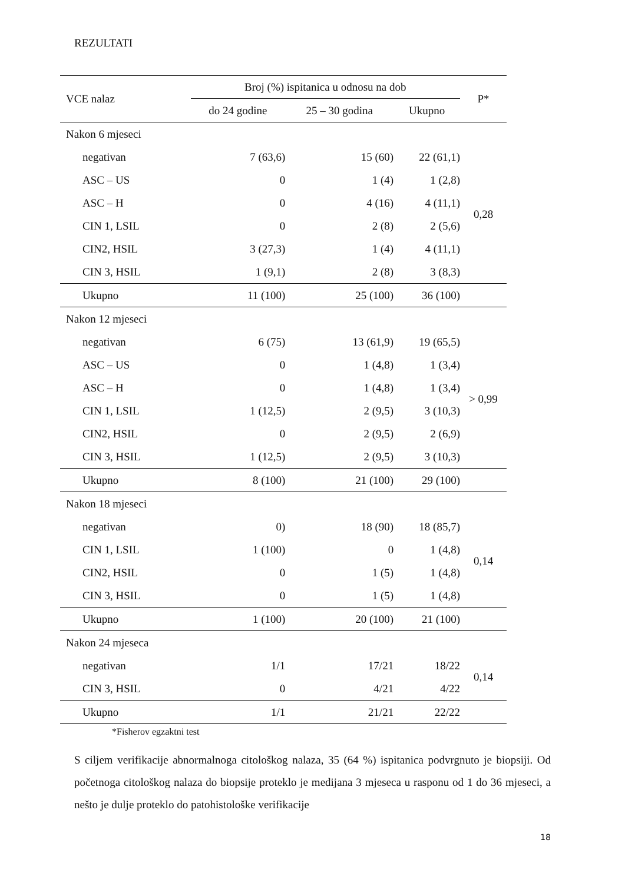REZULTATI
| VCE nalaz | Broj (%) ispitanica u odnosu na dob | | | P* |
| --- | --- | --- | --- | --- |
| | do 24 godine | 25 – 30 godina | Ukupno | |
| Nakon 6 mjeseci | | | | |
| negativan | 7 (63,6) | 15 (60) | 22 (61,1) | 0,28 |
| ASC – US | 0 | 1 (4) | 1 (2,8) | |
| ASC – H | 0 | 4 (16) | 4 (11,1) | |
| CIN 1, LSIL | 0 | 2 (8) | 2 (5,6) | |
| CIN2, HSIL | 3 (27,3) | 1 (4) | 4 (11,1) | |
| CIN 3, HSIL | 1 (9,1) | 2 (8) | 3 (8,3) | |
| Ukupno | 11 (100) | 25 (100) | 36 (100) | |
| Nakon 12 mjeseci | | | | |
| negativan | 6 (75) | 13 (61,9) | 19 (65,5) | > 0,99 |
| ASC – US | 0 | 1 (4,8) | 1 (3,4) | |
| ASC – H | 0 | 1 (4,8) | 1 (3,4) | |
| CIN 1, LSIL | 1 (12,5) | 2 (9,5) | 3 (10,3) | |
| CIN2, HSIL | 0 | 2 (9,5) | 2 (6,9) | |
| CIN 3, HSIL | 1 (12,5) | 2 (9,5) | 3 (10,3) | |
| Ukupno | 8 (100) | 21 (100) | 29 (100) | |
| Nakon 18 mjeseci | | | | |
| negativan | 0) | 18 (90) | 18 (85,7) | 0,14 |
| CIN 1, LSIL | 1 (100) | 0 | 1 (4,8) | |
| CIN2, HSIL | 0 | 1 (5) | 1 (4,8) | |
| CIN 3, HSIL | 0 | 1 (5) | 1 (4,8) | |
| Ukupno | 1 (100) | 20 (100) | 21 (100) | |
| Nakon 24 mjeseca | | | | |
| negativan | 1/1 | 17/21 | 18/22 | 0,14 |
| CIN 3, HSIL | 0 | 4/21 | 4/22 | |
| Ukupno | 1/1 | 21/21 | 22/22 | |
*Fisherov egzaktni test
S ciljem verifikacije abnormalnoga citološkog nalaza, 35 (64 %) ispitanica podvrgnuto je biopsiji. Od početnoga citološkog nalaza do biopsije proteklo je medijana 3 mjeseca u rasponu od 1 do 36 mjeseci, a nešto je dulje proteklo do patohistološke verifikacije
18